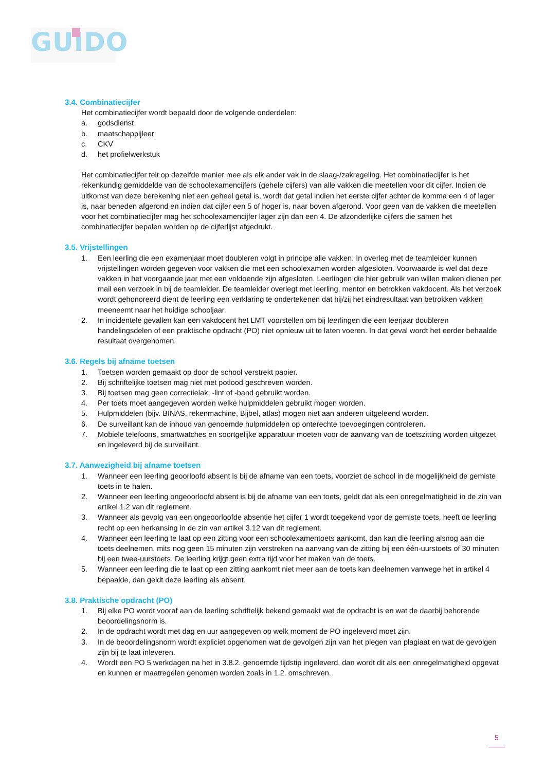GUIDO
3.4. Combinatiecijfer
Het combinatiecijfer wordt bepaald door de volgende onderdelen:
a. godsdienst
b. maatschappijleer
c. CKV
d. het profielwerkstuk
Het combinatiecijfer telt op dezelfde manier mee als elk ander vak in de slaag-/zakregeling. Het combinatiecijfer is het rekenkundig gemiddelde van de schoolexamencijfers (gehele cijfers) van alle vakken die meetellen voor dit cijfer. Indien de uitkomst van deze berekening niet een geheel getal is, wordt dat getal indien het eerste cijfer achter de komma een 4 of lager is, naar beneden afgerond en indien dat cijfer een 5 of hoger is, naar boven afgerond. Voor geen van de vakken die meetellen voor het combinatiecijfer mag het schoolexamencijfer lager zijn dan een 4. De afzonderlijke cijfers die samen het combinatiecijfer bepalen worden op de cijferlijst afgedrukt.
3.5. Vrijstellingen
1. Een leerling die een examenjaar moet doubleren volgt in principe alle vakken. In overleg met de teamleider kunnen vrijstellingen worden gegeven voor vakken die met een schoolexamen worden afgesloten. Voorwaarde is wel dat deze vakken in het voorgaande jaar met een voldoende zijn afgesloten. Leerlingen die hier gebruik van willen maken dienen per mail een verzoek in bij de teamleider. De teamleider overlegt met leerling, mentor en betrokken vakdocent. Als het verzoek wordt gehonoreerd dient de leerling een verklaring te ondertekenen dat hij/zij het eindresultaat van betrokken vakken meeneemt naar het huidige schooljaar.
2. In incidentele gevallen kan een vakdocent het LMT voorstellen om bij leerlingen die een leerjaar doubleren handelingsdelen of een praktische opdracht (PO) niet opnieuw uit te laten voeren. In dat geval wordt het eerder behaalde resultaat overgenomen.
3.6. Regels bij afname toetsen
1. Toetsen worden gemaakt op door de school verstrekt papier.
2. Bij schriftelijke toetsen mag niet met potlood geschreven worden.
3. Bij toetsen mag geen correctielak, -lint of -band gebruikt worden.
4. Per toets moet aangegeven worden welke hulpmiddelen gebruikt mogen worden.
5. Hulpmiddelen (bijv. BINAS, rekenmachine, Bijbel, atlas) mogen niet aan anderen uitgeleend worden.
6. De surveillant kan de inhoud van genoemde hulpmiddelen op onterechte toevoegingen controleren.
7. Mobiele telefoons, smartwatches en soortgelijke apparatuur moeten voor de aanvang van de toetszitting worden uitgezet en ingeleverd bij de surveillant.
3.7. Aanwezigheid bij afname toetsen
1. Wanneer een leerling geoorloofd absent is bij de afname van een toets, voorziet de school in de mogelijkheid de gemiste toets in te halen.
2. Wanneer een leerling ongeoorloofd absent is bij de afname van een toets, geldt dat als een onregelmatigheid in de zin van artikel 1.2 van dit reglement.
3. Wanneer als gevolg van een ongeoorloofde absentie het cijfer 1 wordt toegekend voor de gemiste toets, heeft de leerling recht op een herkansing in de zin van artikel 3.12 van dit reglement.
4. Wanneer een leerling te laat op een zitting voor een schoolexamentoets aankomt, dan kan die leerling alsnog aan die toets deelnemen, mits nog geen 15 minuten zijn verstreken na aanvang van de zitting bij een één-uurstoets of 30 minuten bij een twee-uurstoets. De leerling krijgt geen extra tijd voor het maken van de toets.
5. Wanneer een leerling die te laat op een zitting aankomt niet meer aan de toets kan deelnemen vanwege het in artikel 4 bepaalde, dan geldt deze leerling als absent.
3.8. Praktische opdracht (PO)
1. Bij elke PO wordt vooraf aan de leerling schriftelijk bekend gemaakt wat de opdracht is en wat de daarbij behorende beoordelingsnorm is.
2. In de opdracht wordt met dag en uur aangegeven op welk moment de PO ingeleverd moet zijn.
3. In de beoordelingsnorm wordt expliciet opgenomen wat de gevolgen zijn van het plegen van plagiaat en wat de gevolgen zijn bij te laat inleveren.
4. Wordt een PO 5 werkdagen na het in 3.8.2. genoemde tijdstip ingeleverd, dan wordt dit als een onregelmatigheid opgevat en kunnen er maatregelen genomen worden zoals in 1.2. omschreven.
5